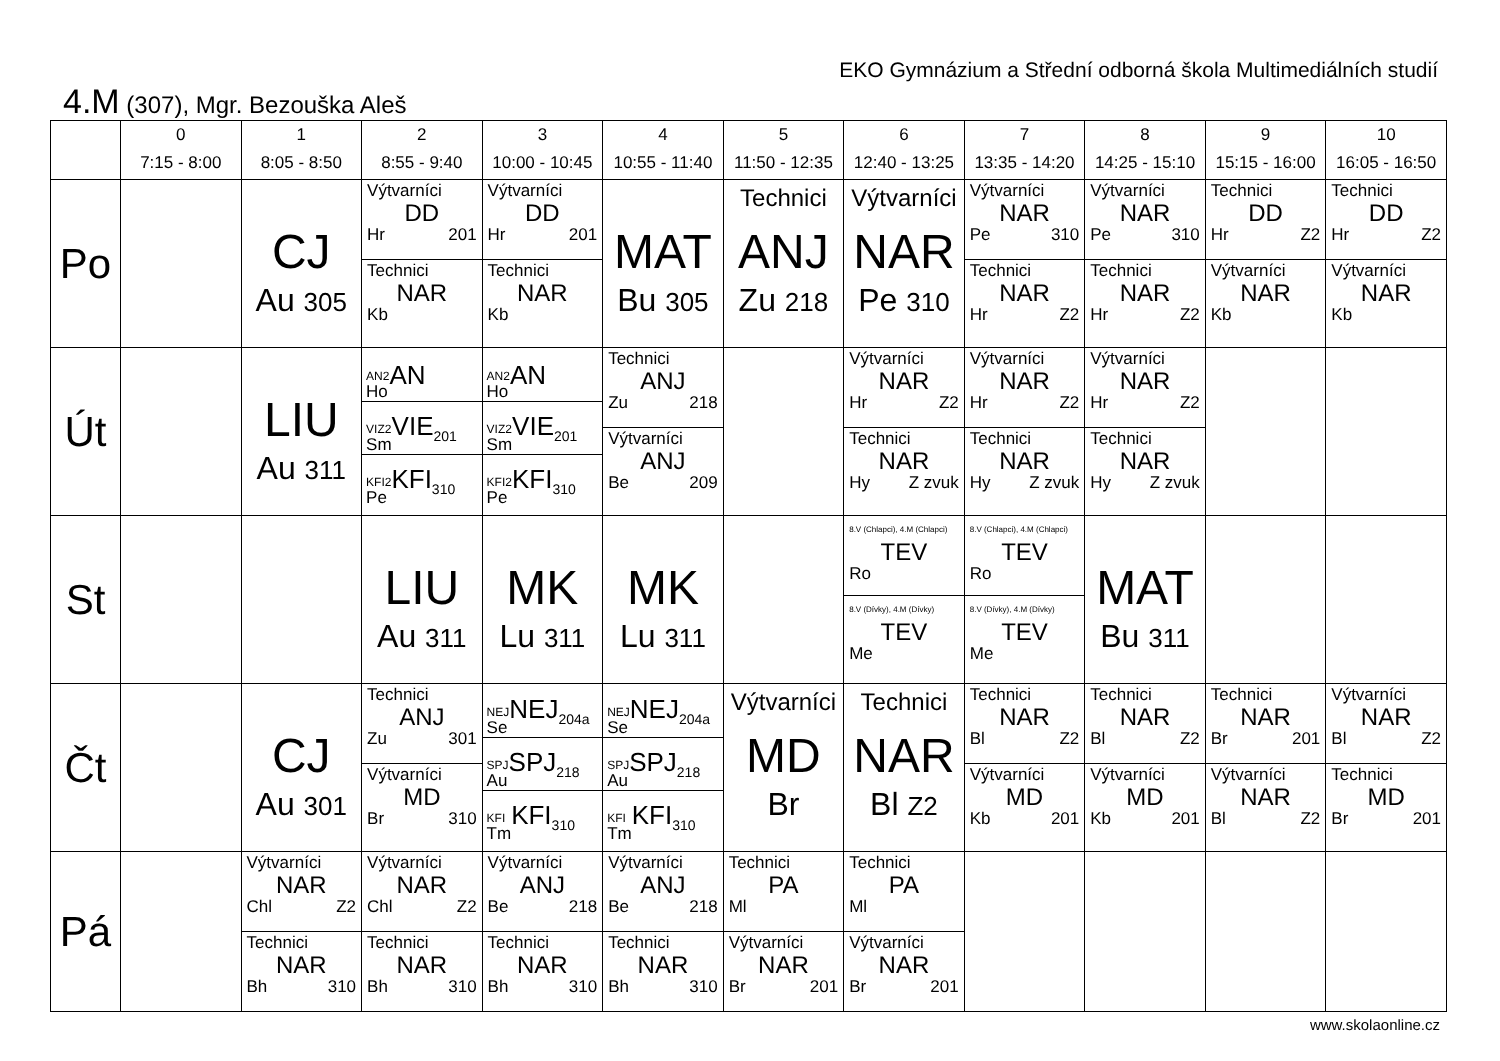EKO Gymnázium a Střední odborná škola Multimediálních studií
4.M (307), Mgr. Bezouška Aleš
| | 0 7:15 - 8:00 | 1 8:05 - 8:50 | 2 8:55 - 9:40 | 3 10:00 - 10:45 | 4 10:55 - 11:40 | 5 11:50 - 12:35 | 6 12:40 - 13:25 | 7 13:35 - 14:20 | 8 14:25 - 15:10 | 9 15:15 - 16:00 | 10 16:05 - 16:50 |
| --- | --- | --- | --- | --- | --- | --- | --- | --- | --- | --- | --- |
| Po | | CJ Au 305 | Výtvarníci DD Hr 201 Technici NAR Kb | Výtvarníci DD Hr 201 Technici NAR Kb | MAT Bu 305 | Technici ANJ Zu 218 | Výtvarníci NAR Pe 310 | Výtvarníci NAR Pe 310 Technici NAR Hr Z2 | Výtvarníci NAR Pe 310 Technici NAR Hr Z2 | Technici DD Hr Z2 Výtvarníci NAR Kb | Technici DD Hr Z2 Výtvarníci NAR Kb |
| Út | | LIU Au 311 | AN2 Ho AN VIZ2 Sm VIE<sub>201</sub> KFI2 Pe KFI<sub>310</sub> | AN2 Ho AN VIZ2 Sm VIE<sub>201</sub> KFI2 Pe KFI<sub>310</sub> | Technici ANJ Zu 218 Výtvarníci ANJ Be 209 | | Výtvarníci NAR Hr Z2 Technici NAR Hy Z zvuk | Výtvarníci NAR Hr Z2 Technici NAR Hy Z zvuk | Výtvarníci NAR Hr Z2 Technici NAR Hy Z zvuk | | |
| St | | | LIU Au 311 | MK Lu 311 | MK Lu 311 | | 8.V (Chlapci), 4.M (Chlapci) TEV Ro 8.V (Dívky), 4.M (Dívky) TEV Me | 8.V (Chlapci), 4.M (Chlapci) TEV Ro 8.V (Dívky), 4.M (Dívky) TEV Me | MAT Bu 311 | | |
| Čt | | CJ Au 301 | Technici ANJ Zu 301 Výtvarníci MD Br 310 | NEJ Se NEJ<sub>204a</sub> SPJ Au SPJ<sub>218</sub> KFI Tm KFI<sub>310</sub> | NEJ Se NEJ<sub>204a</sub> SPJ Au SPJ<sub>218</sub> KFI Tm KFI<sub>310</sub> | Výtvarníci MD Br | Technici NAR Bl Z2 | Technici NAR Bl Z2 Výtvarníci MD Kb 201 | Technici NAR Bl Z2 Výtvarníci MD Kb 201 | Technici NAR Br 201 Výtvarníci NAR Bl Z2 | Výtvarníci NAR Bl Z2 Technici MD Br 201 |
| Pá | | Výtvarníci NAR Chl Z2 Technici NAR Bh 310 | Výtvarníci NAR Chl Z2 Technici NAR Bh 310 | Výtvarníci ANJ Be 218 Technici NAR Bh 310 | Výtvarníci ANJ Be 218 Technici NAR Bh 310 | Technici PA Ml Výtvarníci NAR Br 201 | Technici PA Ml Výtvarníci NAR Br 201 | | | | |
www.skolaonline.cz